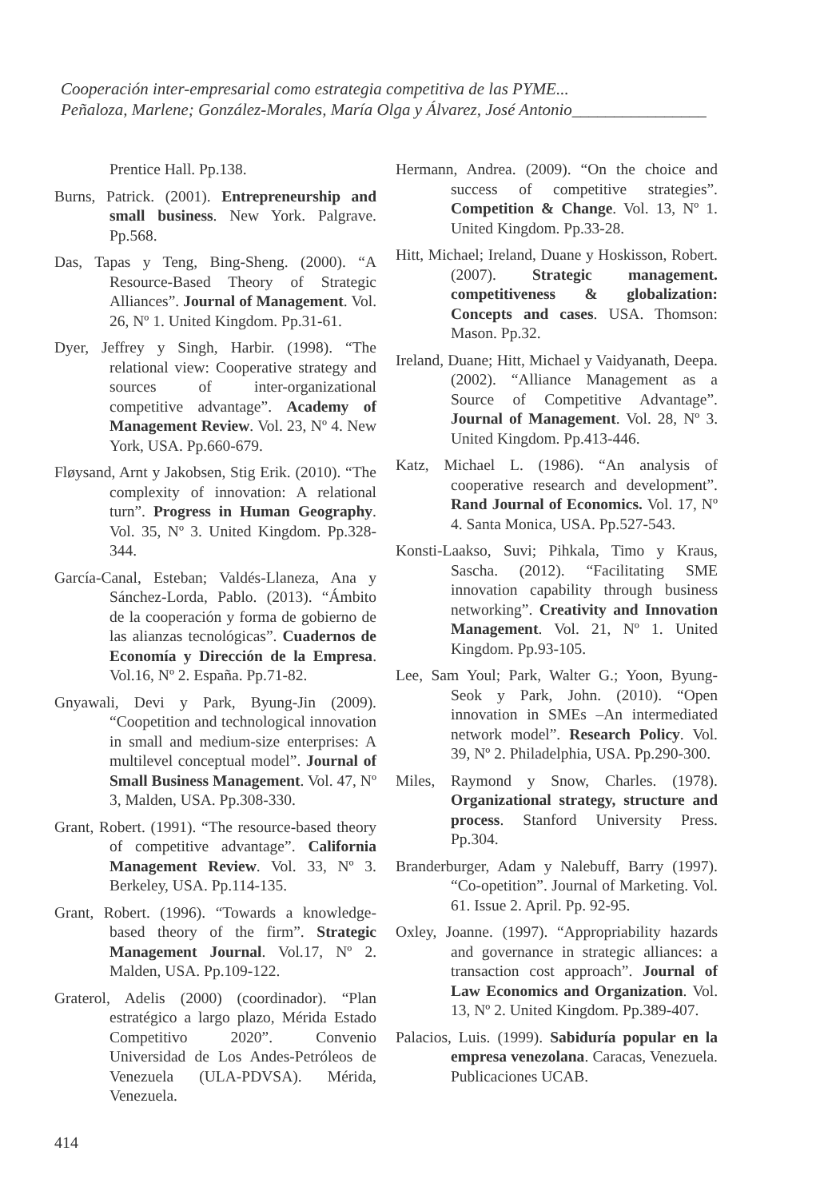Cooperación inter-empresarial como estrategia competitiva de las PYME...
Peñaloza, Marlene; González-Morales, María Olga y Álvarez, José Antonio________________
Prentice Hall. Pp.138.
Burns, Patrick. (2001). Entrepreneurship and small business. New York. Palgrave. Pp.568.
Das, Tapas y Teng, Bing-Sheng. (2000). “A Resource-Based Theory of Strategic Alliances”. Journal of Management. Vol. 26, Nº 1. United Kingdom. Pp.31-61.
Dyer, Jeffrey y Singh, Harbir. (1998). “The relational view: Cooperative strategy and sources of inter-organizational competitive advantage”. Academy of Management Review. Vol. 23, Nº 4. New York, USA. Pp.660-679.
Fløysand, Arnt y Jakobsen, Stig Erik. (2010). “The complexity of innovation: A relational turn”. Progress in Human Geography. Vol. 35, Nº 3. United Kingdom. Pp.328-344.
García-Canal, Esteban; Valdés-Llaneza, Ana y Sánchez-Lorda, Pablo. (2013). “Ámbito de la cooperación y forma de gobierno de las alianzas tecnológicas”. Cuadernos de Economía y Dirección de la Empresa. Vol.16, Nº 2. España. Pp.71-82.
Gnyawali, Devi y Park, Byung-Jin (2009). “Coopetition and technological innovation in small and medium-size enterprises: A multilevel conceptual model”. Journal of Small Business Management. Vol. 47, Nº 3, Malden, USA. Pp.308-330.
Grant, Robert. (1991). “The resource-based theory of competitive advantage”. California Management Review. Vol. 33, Nº 3. Berkeley, USA. Pp.114-135.
Grant, Robert. (1996). “Towards a knowledge-based theory of the firm”. Strategic Management Journal. Vol.17, Nº 2. Malden, USA. Pp.109-122.
Graterol, Adelis (2000) (coordinador). “Plan estratégico a largo plazo, Mérida Estado Competitivo 2020”. Convenio Universidad de Los Andes-Petróleos de Venezuela (ULA-PDVSA). Mérida, Venezuela.
Hermann, Andrea. (2009). “On the choice and success of competitive strategies”. Competition & Change. Vol. 13, Nº 1. United Kingdom. Pp.33-28.
Hitt, Michael; Ireland, Duane y Hoskisson, Robert. (2007). Strategic management. competitiveness & globalization: Concepts and cases. USA. Thomson: Mason. Pp.32.
Ireland, Duane; Hitt, Michael y Vaidyanath, Deepa. (2002). “Alliance Management as a Source of Competitive Advantage”. Journal of Management. Vol. 28, Nº 3. United Kingdom. Pp.413-446.
Katz, Michael L. (1986). “An analysis of cooperative research and development”. Rand Journal of Economics. Vol. 17, Nº 4. Santa Monica, USA. Pp.527-543.
Konsti-Laakso, Suvi; Pihkala, Timo y Kraus, Sascha. (2012). “Facilitating SME innovation capability through business networking”. Creativity and Innovation Management. Vol. 21, Nº 1. United Kingdom. Pp.93-105.
Lee, Sam Youl; Park, Walter G.; Yoon, Byung-Seok y Park, John. (2010). “Open innovation in SMEs –An intermediated network model”. Research Policy. Vol. 39, Nº 2. Philadelphia, USA. Pp.290-300.
Miles, Raymond y Snow, Charles. (1978). Organizational strategy, structure and process. Stanford University Press. Pp.304.
Branderburger, Adam y Nalebuff, Barry (1997). “Co-opetition”. Journal of Marketing. Vol. 61. Issue 2. April. Pp. 92-95.
Oxley, Joanne. (1997). “Appropriability hazards and governance in strategic alliances: a transaction cost approach”. Journal of Law Economics and Organization. Vol. 13, Nº 2. United Kingdom. Pp.389-407.
Palacios, Luis. (1999). Sabiduría popular en la empresa venezolana. Caracas, Venezuela. Publicaciones UCAB.
414